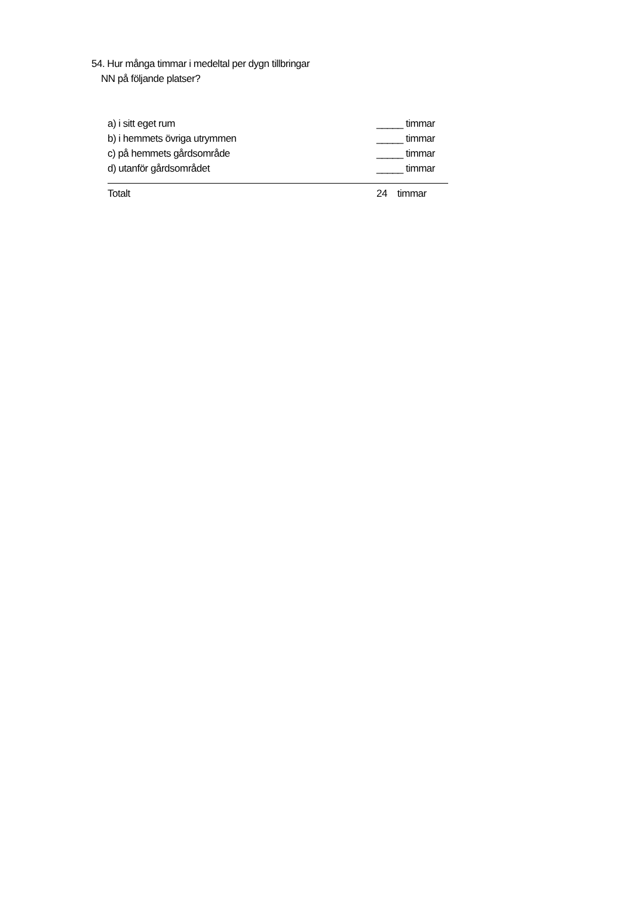54. Hur många timmar i medeltal per dygn tillbringar
NN på följande platser?
a) i sitt eget rum _____ timmar
b) i hemmets övriga utrymmen _____ timmar
c) på hemmets gårdsområde _____ timmar
d) utanför gårdsområdet _____ timmar
Totalt 24 timmar